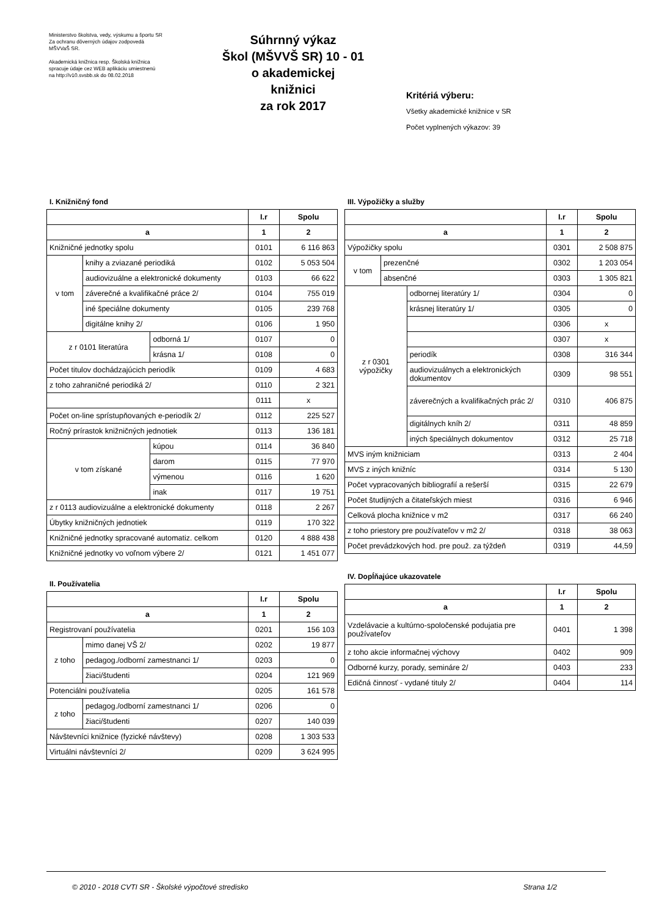Ministerstvo školstva, vedy, výskumu a športu SR
Za ochranu dôverných údajov zodpovedá
MŠVVaŠ SR.
Akademická knižnica resp. Školská knižnica
spracuje údaje cez WEB aplikáciu umiestnenú
na http://v10.svsbb.sk do 08.02.2018
Súhrnný výkaz
Škol (MŠVVŠ SR) 10 - 01
o akademickej
knižnici
za rok 2017
Kritériá výberu:
Všetky akademické knižnice v SR
Počet vyplnených výkazov: 39
I. Knižničný fond
| | | | I.r | Spolu |
| --- | --- | --- | --- | --- |
| a | | | 1 | 2 |
| Knižničné jednotky spolu | | | 0101 | 6 116 863 |
| v tom | knihy a zviazané periodiká | | 0102 | 5 053 504 |
| | audiovizuálne a elektronické dokumenty | | 0103 | 66 622 |
| | záverečné a kvalifikačné práce 2/ | | 0104 | 755 019 |
| | iné špeciálne dokumenty | | 0105 | 239 768 |
| | digitálne knihy 2/ | | 0106 | 1 950 |
| z r 0101 literatúra | | odborná 1/ | 0107 | 0 |
| | | krásna 1/ | 0108 | 0 |
| Počet titulov dochádzajúcich periodík | | | 0109 | 4 683 |
| z toho zahraničné periodiká 2/ | | | 0110 | 2 321 |
| | | | 0111 | x |
| Počet on-line sprístupňovaných e-periodík 2/ | | | 0112 | 225 527 |
| Ročný prírastok knižničných jednotiek | | | 0113 | 136 181 |
| v tom získané | | kúpou | 0114 | 36 840 |
| | | darom | 0115 | 77 970 |
| | | výmenou | 0116 | 1 620 |
| | | inak | 0117 | 19 751 |
| z r 0113 audiovizuálne a elektronické dokumenty | | | 0118 | 2 267 |
| Úbytky knižničných jednotiek | | | 0119 | 170 322 |
| Knižničné jednotky spracované automatiz. celkom | | | 0120 | 4 888 438 |
| Knižničné jednotky vo voľnom výbere 2/ | | | 0121 | 1 451 077 |
II. Používatelia
| | | I.r | Spolu |
| --- | --- | --- | --- |
| a | | 1 | 2 |
| Registrovaní používatelia | | 0201 | 156 103 |
| z toho | mimo danej VŠ 2/ | 0202 | 19 877 |
| | pedagog./odborní zamestnanci 1/ | 0203 | 0 |
| | žiaci/študenti | 0204 | 121 969 |
| Potenciálni používatelia | | 0205 | 161 578 |
| z toho | pedagog./odborní zamestnanci 1/ | 0206 | 0 |
| | žiaci/študenti | 0207 | 140 039 |
| Návštevníci knižnice (fyzické návštevy) | | 0208 | 1 303 533 |
| Virtuálni návštevníci 2/ | | 0209 | 3 624 995 |
III. Výpožičky a služby
| | | | I.r | Spolu |
| --- | --- | --- | --- | --- |
| a | | | 1 | 2 |
| Výpožičky spolu | | | 0301 | 2 508 875 |
| v tom | prezenčné | | 0302 | 1 203 054 |
| | absenčné | | 0303 | 1 305 821 |
| z r 0301 výpožičky | | odbornej literatúry 1/ | 0304 | 0 |
| | | krásnej literatúry 1/ | 0305 | 0 |
| | | | 0306 | x |
| | | | 0307 | x |
| | | periodík | 0308 | 316 344 |
| | | audiovizuálnych a elektronických dokumentov | 0309 | 98 551 |
| | | záverečných a kvalifikačných prác 2/ | 0310 | 406 875 |
| | | digitálnych kníh 2/ | 0311 | 48 859 |
| | | iných špeciálnych dokumentov | 0312 | 25 718 |
| MVS iným knižniciam | | | 0313 | 2 404 |
| MVS z iných knižníc | | | 0314 | 5 130 |
| Počet vypracovaných bibliografií a rešerší | | | 0315 | 22 679 |
| Počet študijných a čitateľských miest | | | 0316 | 6 946 |
| Celková plocha knižnice v m2 | | | 0317 | 66 240 |
| z toho priestory pre používateľov v m2 2/ | | | 0318 | 38 063 |
| Počet prevádzkových hod. pre použ. za týždeň | | | 0319 | 44,59 |
IV. Dopĺňajúce ukazovatele
| | I.r | Spolu |
| --- | --- | --- |
| a | 1 | 2 |
| Vzdelávacie a kultúrno-spoločenské podujatia pre používateľov | 0401 | 1 398 |
| z toho akcie informačnej výchovy | 0402 | 909 |
| Odborné kurzy, porady, semináre 2/ | 0403 | 233 |
| Edičná činnosť - vydané tituly 2/ | 0404 | 114 |
© 2010 - 2018 CVTI SR - Školské výpočtové stredisko Strana 1/2